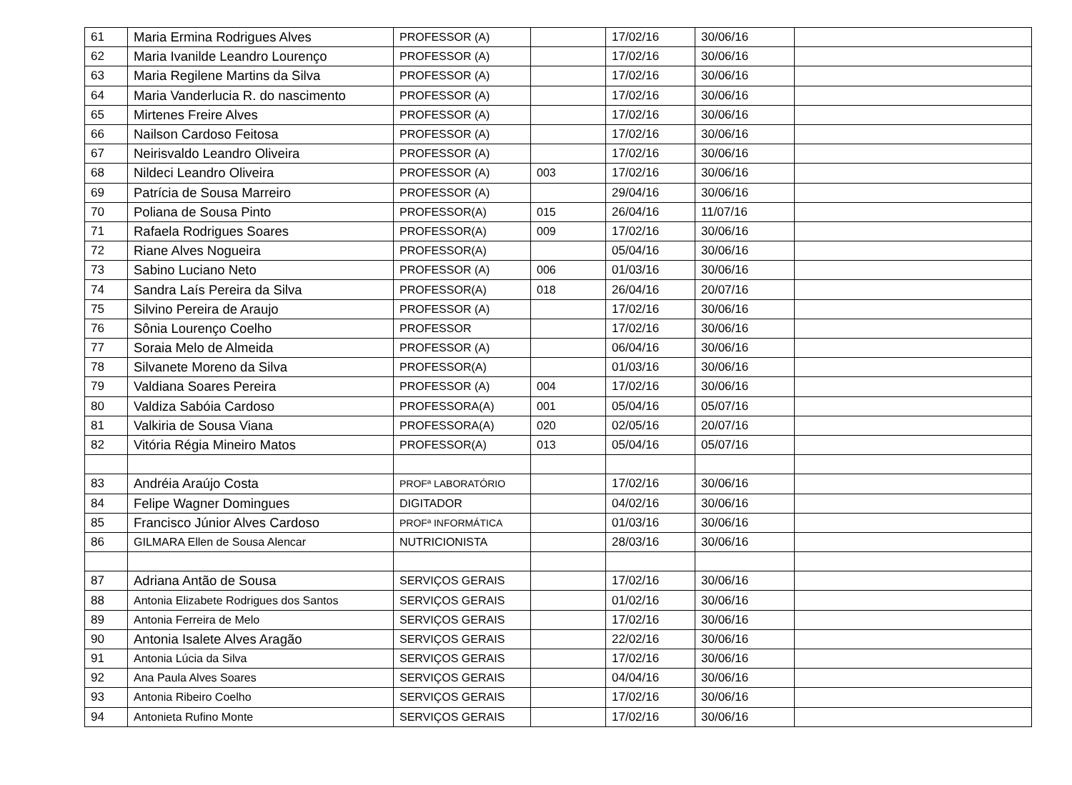| 61 | Maria Ermina Rodrigues Alves | PROFESSOR (A) | | 17/02/16 | 30/06/16 | |
| 62 | Maria Ivanilde Leandro Lourenço | PROFESSOR (A) | | 17/02/16 | 30/06/16 | |
| 63 | Maria Regilene Martins da Silva | PROFESSOR (A) | | 17/02/16 | 30/06/16 | |
| 64 | Maria Vanderlucia R. do nascimento | PROFESSOR (A) | | 17/02/16 | 30/06/16 | |
| 65 | Mirtenes Freire Alves | PROFESSOR (A) | | 17/02/16 | 30/06/16 | |
| 66 | Nailson Cardoso Feitosa | PROFESSOR (A) | | 17/02/16 | 30/06/16 | |
| 67 | Neirisvaldo Leandro Oliveira | PROFESSOR (A) | | 17/02/16 | 30/06/16 | |
| 68 | Nildeci Leandro Oliveira | PROFESSOR (A) | 003 | 17/02/16 | 30/06/16 | |
| 69 | Patrícia de Sousa Marreiro | PROFESSOR (A) | | 29/04/16 | 30/06/16 | |
| 70 | Poliana de Sousa Pinto | PROFESSOR(A) | 015 | 26/04/16 | 11/07/16 | |
| 71 | Rafaela Rodrigues Soares | PROFESSOR(A) | 009 | 17/02/16 | 30/06/16 | |
| 72 | Riane Alves Nogueira | PROFESSOR(A) | | 05/04/16 | 30/06/16 | |
| 73 | Sabino Luciano Neto | PROFESSOR (A) | 006 | 01/03/16 | 30/06/16 | |
| 74 | Sandra Laís Pereira da Silva | PROFESSOR(A) | 018 | 26/04/16 | 20/07/16 | |
| 75 | Silvino Pereira de Araujo | PROFESSOR (A) | | 17/02/16 | 30/06/16 | |
| 76 | Sônia Lourenço Coelho | PROFESSOR | | 17/02/16 | 30/06/16 | |
| 77 | Soraia Melo de Almeida | PROFESSOR (A) | | 06/04/16 | 30/06/16 | |
| 78 | Silvanete Moreno da Silva | PROFESSOR(A) | | 01/03/16 | 30/06/16 | |
| 79 | Valdiana Soares Pereira | PROFESSOR (A) | 004 | 17/02/16 | 30/06/16 | |
| 80 | Valdiza Sabóia Cardoso | PROFESSORA(A) | 001 | 05/04/16 | 05/07/16 | |
| 81 | Valkiria de Sousa Viana | PROFESSORA(A) | 020 | 02/05/16 | 20/07/16 | |
| 82 | Vitória Régia Mineiro Matos | PROFESSOR(A) | 013 | 05/04/16 | 05/07/16 | |
| 83 | Andréia Araújo Costa | PROFª LABORATÓRIO | | 17/02/16 | 30/06/16 | |
| 84 | Felipe Wagner Domingues | DIGITADOR | | 04/02/16 | 30/06/16 | |
| 85 | Francisco Júnior Alves Cardoso | PROFª INFORMÁTICA | | 01/03/16 | 30/06/16 | |
| 86 | GILMARA Ellen de Sousa Alencar | NUTRICIONISTA | | 28/03/16 | 30/06/16 | |
| 87 | Adriana Antão de Sousa | SERVIÇOS GERAIS | | 17/02/16 | 30/06/16 | |
| 88 | Antonia Elizabete Rodrigues dos Santos | SERVIÇOS GERAIS | | 01/02/16 | 30/06/16 | |
| 89 | Antonia Ferreira de Melo | SERVIÇOS GERAIS | | 17/02/16 | 30/06/16 | |
| 90 | Antonia Isalete Alves Aragão | SERVIÇOS GERAIS | | 22/02/16 | 30/06/16 | |
| 91 | Antonia Lúcia da Silva | SERVIÇOS GERAIS | | 17/02/16 | 30/06/16 | |
| 92 | Ana Paula Alves Soares | SERVIÇOS GERAIS | | 04/04/16 | 30/06/16 | |
| 93 | Antonia Ribeiro Coelho | SERVIÇOS GERAIS | | 17/02/16 | 30/06/16 | |
| 94 | Antonieta Rufino Monte | SERVIÇOS GERAIS | | 17/02/16 | 30/06/16 | |